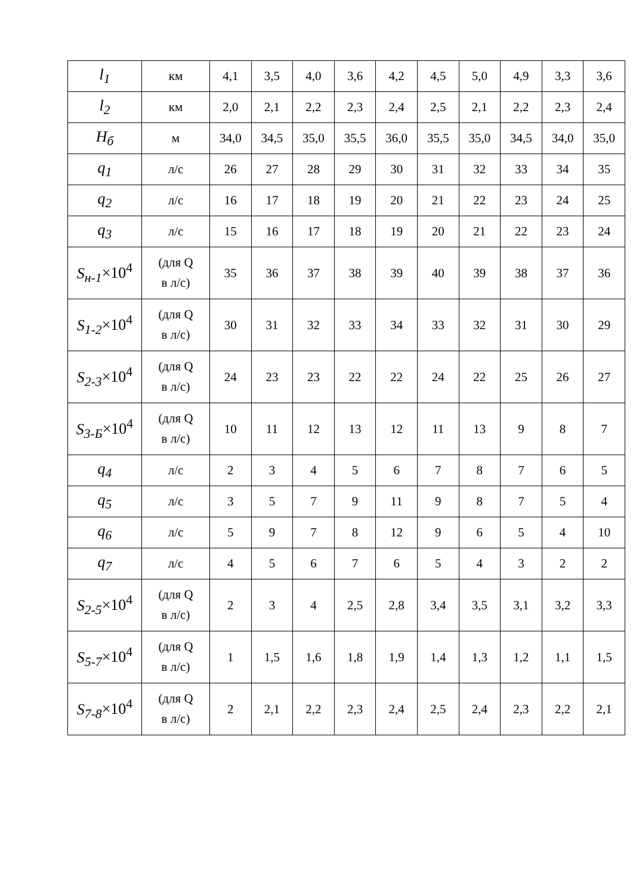| l<sub>1</sub> | км | 4,1 | 3,5 | 4,0 | 3,6 | 4,2 | 4,5 | 5,0 | 4,9 | 3,3 | 3,6 |
| l<sub>2</sub> | км | 2,0 | 2,1 | 2,2 | 2,3 | 2,4 | 2,5 | 2,1 | 2,2 | 2,3 | 2,4 |
| H<sub>б</sub> | м | 34,0 | 34,5 | 35,0 | 35,5 | 36,0 | 35,5 | 35,0 | 34,5 | 34,0 | 35,0 |
| q<sub>1</sub> | л/с | 26 | 27 | 28 | 29 | 30 | 31 | 32 | 33 | 34 | 35 |
| q<sub>2</sub> | л/с | 16 | 17 | 18 | 19 | 20 | 21 | 22 | 23 | 24 | 25 |
| q<sub>3</sub> | л/с | 15 | 16 | 17 | 18 | 19 | 20 | 21 | 22 | 23 | 24 |
| S<sub>н-1</sub> ×10<sup>4</sup> | (для Q в л/с) | 35 | 36 | 37 | 38 | 39 | 40 | 39 | 38 | 37 | 36 |
| S<sub>1-2</sub> ×10<sup>4</sup> | (для Q в л/с) | 30 | 31 | 32 | 33 | 34 | 33 | 32 | 31 | 30 | 29 |
| S<sub>2-3</sub> ×10<sup>4</sup> | (для Q в л/с) | 24 | 23 | 23 | 22 | 22 | 24 | 22 | 25 | 26 | 27 |
| S<sub>3-Б</sub> ×10<sup>4</sup> | (для Q в л/с) | 10 | 11 | 12 | 13 | 12 | 11 | 13 | 9 | 8 | 7 |
| q<sub>4</sub> | л/с | 2 | 3 | 4 | 5 | 6 | 7 | 8 | 7 | 6 | 5 |
| q<sub>5</sub> | л/с | 3 | 5 | 7 | 9 | 11 | 9 | 8 | 7 | 5 | 4 |
| q<sub>6</sub> | л/с | 5 | 9 | 7 | 8 | 12 | 9 | 6 | 5 | 4 | 10 |
| q<sub>7</sub> | л/с | 4 | 5 | 6 | 7 | 6 | 5 | 4 | 3 | 2 | 2 |
| S<sub>2-5</sub> ×10<sup>4</sup> | (для Q в л/с) | 2 | 3 | 4 | 2,5 | 2,8 | 3,4 | 3,5 | 3,1 | 3,2 | 3,3 |
| S<sub>5-7</sub> ×10<sup>4</sup> | (для Q в л/с) | 1 | 1,5 | 1,6 | 1,8 | 1,9 | 1,4 | 1,3 | 1,2 | 1,1 | 1,5 |
| S<sub>7-8</sub> ×10<sup>4</sup> | (для Q в л/с) | 2 | 2,1 | 2,2 | 2,3 | 2,4 | 2,5 | 2,4 | 2,3 | 2,2 | 2,1 |